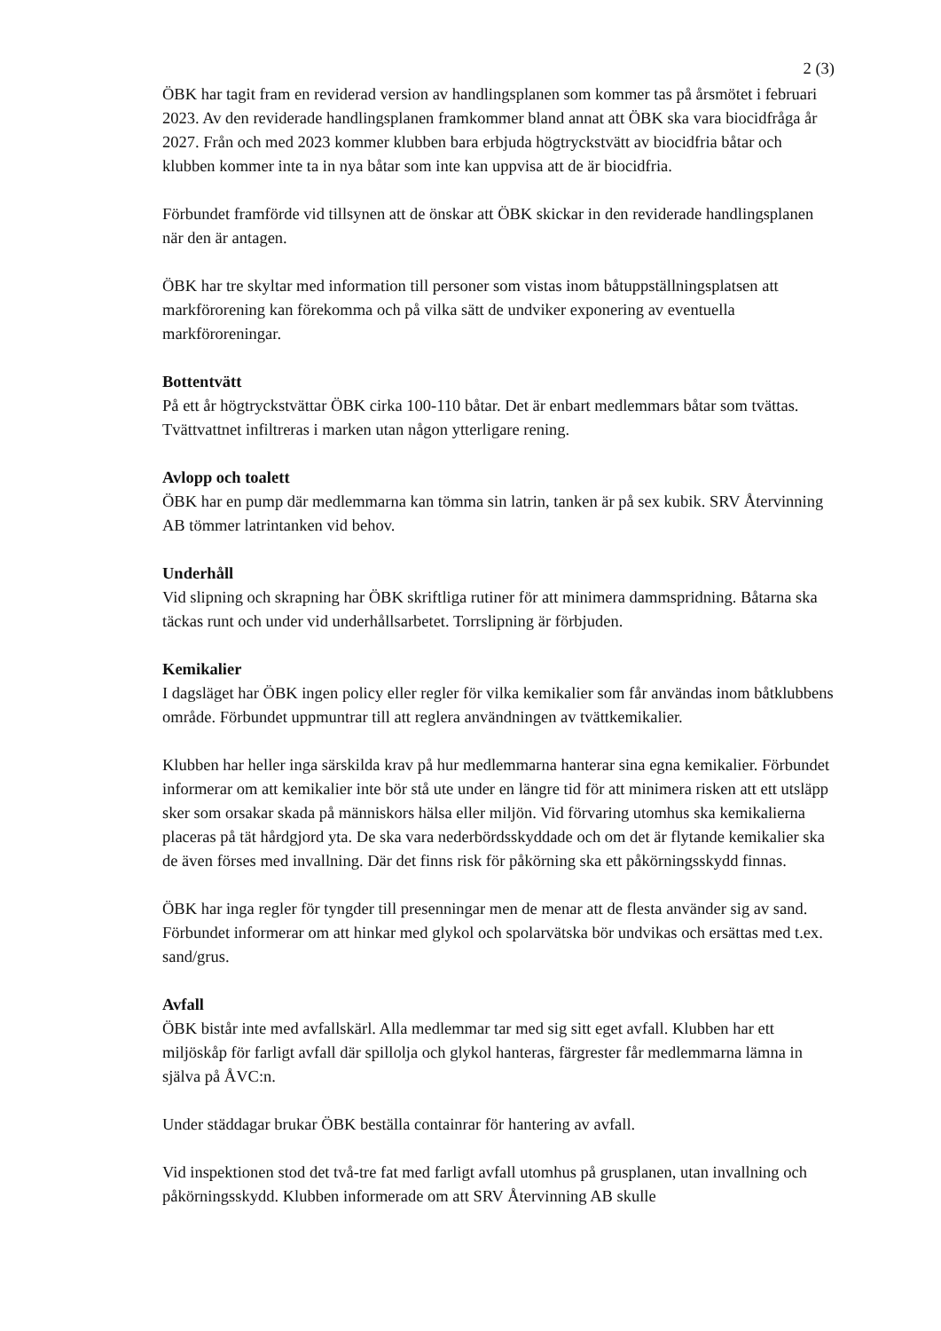2 (3)
ÖBK har tagit fram en reviderad version av handlingsplanen som kommer tas på årsmötet i februari 2023. Av den reviderade handlingsplanen framkommer bland annat att ÖBK ska vara biocidfråga år 2027. Från och med 2023 kommer klubben bara erbjuda högtryckstvätt av biocidfria båtar och klubben kommer inte ta in nya båtar som inte kan uppvisa att de är biocidfria.
Förbundet framförde vid tillsynen att de önskar att ÖBK skickar in den reviderade handlingsplanen när den är antagen.
ÖBK har tre skyltar med information till personer som vistas inom båtuppställningsplatsen att markförorening kan förekomma och på vilka sätt de undviker exponering av eventuella markföroreningar.
Bottentvätt
På ett år högtryckstvättar ÖBK cirka 100-110 båtar. Det är enbart medlemmars båtar som tvättas. Tvättvattnet infiltreras i marken utan någon ytterligare rening.
Avlopp och toalett
ÖBK har en pump där medlemmarna kan tömma sin latrin, tanken är på sex kubik. SRV Återvinning AB tömmer latrintanken vid behov.
Underhåll
Vid slipning och skrapning har ÖBK skriftliga rutiner för att minimera dammspridning. Båtarna ska täckas runt och under vid underhållsarbetet. Torrslipning är förbjuden.
Kemikalier
I dagsläget har ÖBK ingen policy eller regler för vilka kemikalier som får användas inom båtklubbens område. Förbundet uppmuntrar till att reglera användningen av tvättkemikalier.
Klubben har heller inga särskilda krav på hur medlemmarna hanterar sina egna kemikalier. Förbundet informerar om att kemikalier inte bör stå ute under en längre tid för att minimera risken att ett utsläpp sker som orsakar skada på människors hälsa eller miljön. Vid förvaring utomhus ska kemikalierna placeras på tät hårdgjord yta. De ska vara nederbördsskyddade och om det är flytande kemikalier ska de även förses med invallning. Där det finns risk för påkörning ska ett påkörningsskydd finnas.
ÖBK har inga regler för tyngder till presenningar men de menar att de flesta använder sig av sand. Förbundet informerar om att hinkar med glykol och spolarvätska bör undvikas och ersättas med t.ex. sand/grus.
Avfall
ÖBK bistår inte med avfallskärl. Alla medlemmar tar med sig sitt eget avfall. Klubben har ett miljöskåp för farligt avfall där spillolja och glykol hanteras, färgrester får medlemmarna lämna in själva på ÅVC:n.
Under städdagar brukar ÖBK beställa containrar för hantering av avfall.
Vid inspektionen stod det två-tre fat med farligt avfall utomhus på grusplanen, utan invallning och påkörningsskydd. Klubben informerade om att SRV Återvinning AB skulle